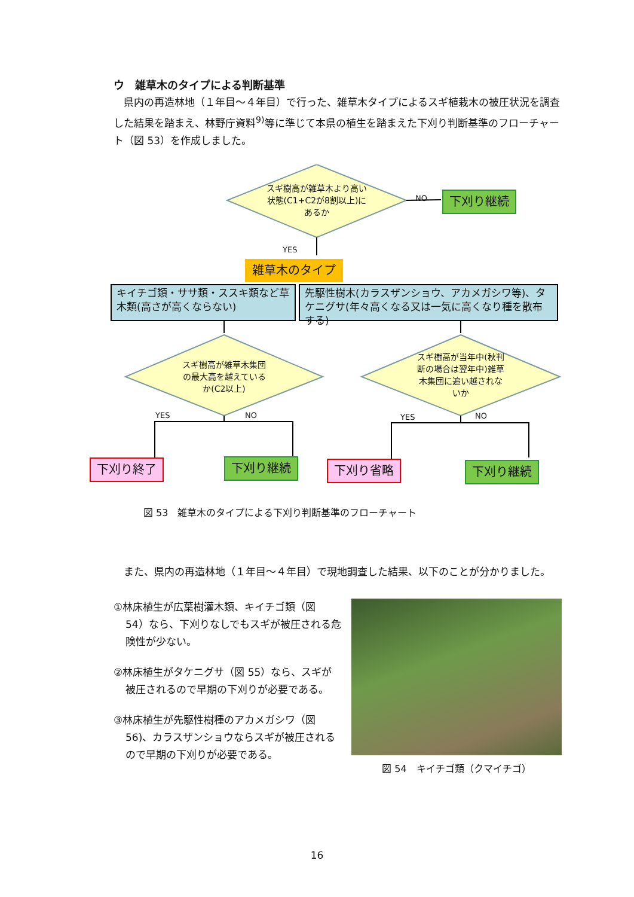ウ　雑草木のタイプによる判断基準
　県内の再造林地（１年目～４年目）で行った、雑草木タイプによるスギ植栽木の被圧状況を調査した結果を踏まえ、林野庁資料<sup>9)</sup>等に準じて本県の植生を踏まえた下刈り判断基準のフローチャート（図 53）を作成しました。
スギ樹高が雑草木より高い状態(C1+C2が8割以上)にあるか
NO 下刈り継続
YES
雑草木のタイプ
キイチゴ類・ササ類・ススキ類など草木類(高さが高くならない)
先駆性樹木(カラスザンショウ、アカメガシワ等)、タケニグサ(年々高くなる又は一気に高くなり種を散布する)
スギ樹高が雑草木集団の最大高を越えているか(C2以上)
スギ樹高が当年中(秋判断の場合は翌年中)雑草木集団に追い越されないか
YES NO YES NO
下刈り終了 下刈り継続 下刈り省略 下刈り継続
図 53　雑草木のタイプによる下刈り判断基準のフローチャート
　また、県内の再造林地（１年目～４年目）で現地調査した結果、以下のことが分かりました。
①林床植生が広葉樹灌木類、キイチゴ類（図 54）なら、下刈りなしでもスギが被圧される危険性が少ない。
②林床植生がタケニグサ（図 55）なら、スギが被圧されるので早期の下刈りが必要である。
③林床植生が先駆性樹種のアカメガシワ（図 56)、カラスザンショウならスギが被圧されるので早期の下刈りが必要である。
図 54　キイチゴ類（クマイチゴ）
16